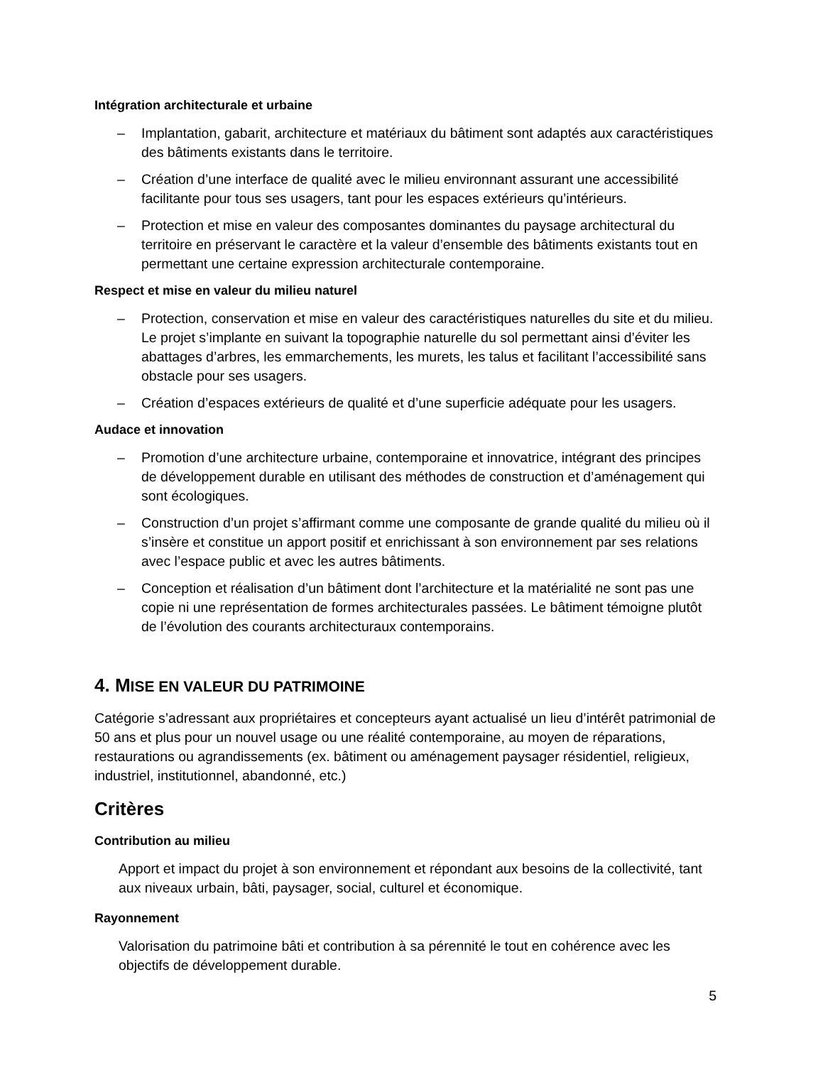Intégration architecturale et urbaine
– Implantation, gabarit, architecture et matériaux du bâtiment sont adaptés aux caractéristiques des bâtiments existants dans le territoire.
– Création d’une interface de qualité avec le milieu environnant assurant une accessibilité facilitante pour tous ses usagers, tant pour les espaces extérieurs qu’intérieurs.
– Protection et mise en valeur des composantes dominantes du paysage architectural du territoire en préservant le caractère et la valeur d’ensemble des bâtiments existants tout en permettant une certaine expression architecturale contemporaine.
Respect et mise en valeur du milieu naturel
– Protection, conservation et mise en valeur des caractéristiques naturelles du site et du milieu. Le projet s’implante en suivant la topographie naturelle du sol permettant ainsi d’éviter les abattages d’arbres, les emmarchements, les murets, les talus et facilitant l’accessibilité sans obstacle pour ses usagers.
– Création d’espaces extérieurs de qualité et d’une superficie adéquate pour les usagers.
Audace et innovation
– Promotion d’une architecture urbaine, contemporaine et innovatrice, intégrant des principes de développement durable en utilisant des méthodes de construction et d’aménagement qui sont écologiques.
– Construction d’un projet s’affirmant comme une composante de grande qualité du milieu où il s’insère et constitue un apport positif et enrichissant à son environnement par ses relations avec l’espace public et avec les autres bâtiments.
– Conception et réalisation d’un bâtiment dont l’architecture et la matérialité ne sont pas une copie ni une représentation de formes architecturales passées. Le bâtiment témoigne plutôt de l’évolution des courants architecturaux contemporains.
4. MISE EN VALEUR DU PATRIMOINE
Catégorie s’adressant aux propriétaires et concepteurs ayant actualisé un lieu d’intérêt patrimonial de 50 ans et plus pour un nouvel usage ou une réalité contemporaine, au moyen de réparations, restaurations ou agrandissements (ex. bâtiment ou aménagement paysager résidentiel, religieux, industriel, institutionnel, abandonné, etc.)
Critères
Contribution au milieu
Apport et impact du projet à son environnement et répondant aux besoins de la collectivité, tant aux niveaux urbain, bâti, paysager, social, culturel et économique.
Rayonnement
Valorisation du patrimoine bâti et contribution à sa pérennité le tout en cohérence avec les objectifs de développement durable.
5